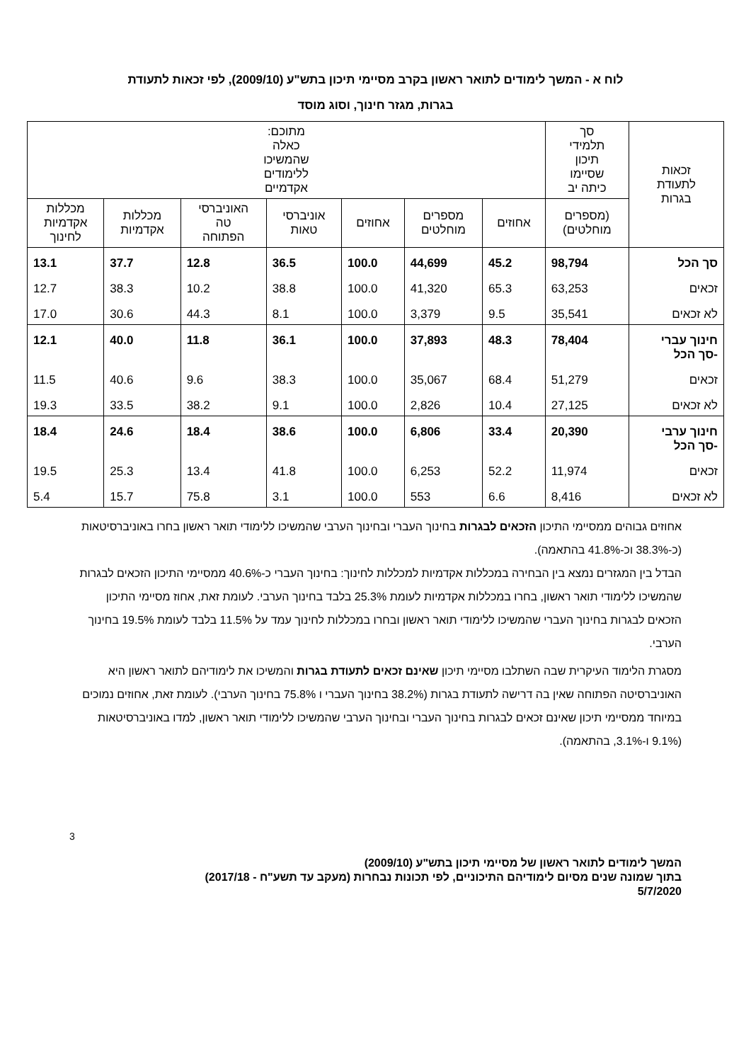לוח א - המשך לימודים לתואר ראשון בקרב מסיימי תיכון בתש"ע (2009/10), לפי זכאות לתעודת
בגרות, מגזר חינוך, וסוג מוסד
| זכאות לתעודת בגרות | סך תלמידי תיכון שסיימו כיתה יב | מתוכם: כאלה שהמשיכו ללימודים אקדמיים | | | | | | |
| --- | --- | --- | --- | --- | --- | --- | --- | --- |
| | (מספרים מוחלטים) | אחוזים | מספרים מוחלטים | אחוזים | אוניברסי טאות | האוניברסי טה הפתוחה | מכללות אקדמיות | מכללות אקדמיות לחינוך |
| סך הכל | 98,794 | 45.2 | 44,699 | 100.0 | 36.5 | 12.8 | 37.7 | 13.1 |
| זכאים | 63,253 | 65.3 | 41,320 | 100.0 | 38.8 | 10.2 | 38.3 | 12.7 |
| לא זכאים | 35,541 | 9.5 | 3,379 | 100.0 | 8.1 | 44.3 | 30.6 | 17.0 |
| חינוך עברי -סך הכל | 78,404 | 48.3 | 37,893 | 100.0 | 36.1 | 11.8 | 40.0 | 12.1 |
| זכאים | 51,279 | 68.4 | 35,067 | 100.0 | 38.3 | 9.6 | 40.6 | 11.5 |
| לא זכאים | 27,125 | 10.4 | 2,826 | 100.0 | 9.1 | 38.2 | 33.5 | 19.3 |
| חינוך ערבי -סך הכל | 20,390 | 33.4 | 6,806 | 100.0 | 38.6 | 18.4 | 24.6 | 18.4 |
| זכאים | 11,974 | 52.2 | 6,253 | 100.0 | 41.8 | 13.4 | 25.3 | 19.5 |
| לא זכאים | 8,416 | 6.6 | 553 | 100.0 | 3.1 | 75.8 | 15.7 | 5.4 |
אחוזים גבוהים ממסיימי התיכון הזכאים לבגרות בחינוך העברי ובחינוך הערבי שהמשיכו ללימודי תואר ראשון בחרו באוניברסיטאות (כ-38.3% וכ-41.8% בהתאמה).
הבדל בין המגזרים נמצא בין הבחירה במכללות אקדמיות למכללות לחינוך: בחינוך העברי כ-40.6% ממסיימי התיכון הזכאים לבגרות שהמשיכו ללימודי תואר ראשון, בחרו במכללות אקדמיות לעומת 25.3% בלבד בחינוך הערבי. לעומת זאת, אחוז מסיימי התיכון הזכאים לבגרות בחינוך העברי שהמשיכו ללימודי תואר ראשון ובחרו במכללות לחינוך עמד על 11.5% בלבד לעומת 19.5% בחינוך הערבי.
מסגרת הלימוד העיקרית שבה השתלבו מסיימי תיכון שאינם זכאים לתעודת בגרות והמשיכו את לימודיהם לתואר ראשון היא האוניברסיטה הפתוחה שאין בה דרישה לתעודת בגרות (38.2% בחינוך העברי ו 75.8% בחינוך הערבי). לעומת זאת, אחוזים נמוכים במיוחד ממסיימי תיכון שאינם זכאים לבגרות בחינוך העברי ובחינוך הערבי שהמשיכו ללימודי תואר ראשון, למדו באוניברסיטאות (9.1% ו-3.1%, בהתאמה).
3
המשך לימודים לתואר ראשון של מסיימי תיכון בתש"ע (2009/10)
בתוך שמונה שנים מסיום לימודיהם התיכוניים, לפי תכונות נבחרות (מעקב עד תשע"ח - 2017/18)
5/7/2020